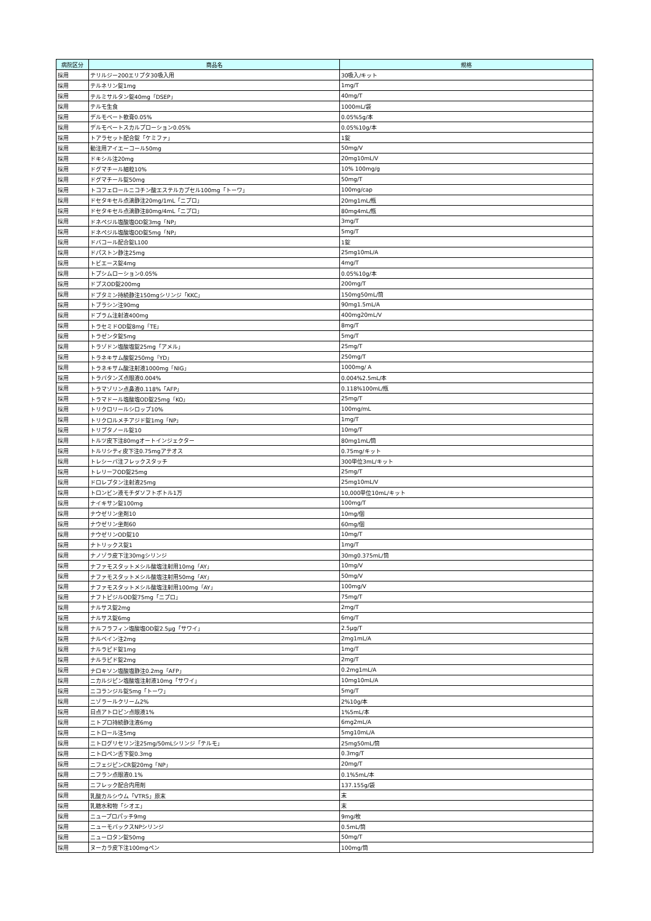| 病院区分 | 商品名 | 規格 |
| --- | --- | --- |
| 採用 | テリルジー200エリプタ30吸入用 | 30吸入/キット |
| 採用 | テルネリン錠1mg | 1mg/T |
| 採用 | テルミサルタン錠40mg「DSEP」 | 40mg/T |
| 採用 | テルモ生食 | 1000mL/袋 |
| 採用 | デルモベート軟膏0.05% | 0.05%5g/本 |
| 採用 | デルモベートスカルプローション0.05% | 0.05%10g/本 |
| 採用 | トアラセット配合錠「ケミファ」 | 1錠 |
| 採用 | 動注用アイエーコール50mg | 50mg/V |
| 採用 | ドキシル注20mg | 20mg10mL/V |
| 採用 | ドグマチール細粒10% | 10% 100mg/g |
| 採用 | ドグマチール錠50mg | 50mg/T |
| 採用 | トコフェロールニコチン酸エステルカプセル100mg「トーワ」 | 100mg/cap |
| 採用 | ドセタキセル点滴静注20mg/1mL「ニプロ」 | 20mg1mL/瓶 |
| 採用 | ドセタキセル点滴静注80mg/4mL「ニプロ」 | 80mg4mL/瓶 |
| 採用 | ドネペジル塩酸塩OD錠3mg「NP」 | 3mg/T |
| 採用 | ドネペジル塩酸塩OD錠5mg「NP」 | 5mg/T |
| 採用 | ドバコール配合錠L100 | 1錠 |
| 採用 | ドパストン静注25mg | 25mg10mL/A |
| 採用 | トビエース錠4mg | 4mg/T |
| 採用 | トプシムローション0.05% | 0.05%10g/本 |
| 採用 | ドプスOD錠200mg | 200mg/T |
| 採用 | ドブタミン持続静注150mgシリンジ「KKC」 | 150mg50mL/筒 |
| 採用 | トブラシン注90mg | 90mg1.5mL/A |
| 採用 | ドプラム注射液400mg | 400mg20mL/V |
| 採用 | トラセミドOD錠8mg「TE」 | 8mg/T |
| 採用 | トラゼンタ錠5mg | 5mg/T |
| 採用 | トラゾドン塩酸塩錠25mg「アメル」 | 25mg/T |
| 採用 | トラネキサム酸錠250mg「YD」 | 250mg/T |
| 採用 | トラネキサム酸注射液1000mg「NIG」 | 1000mg/ A |
| 採用 | トラバタンズ点眼液0.004% | 0.004%2.5mL/本 |
| 採用 | トラマゾリン点鼻液0.118%「AFP」 | 0.118%100mL/瓶 |
| 採用 | トラマドール塩酸塩OD錠25mg「KO」 | 25mg/T |
| 採用 | トリクロリールシロップ10% | 100mg/mL |
| 採用 | トリクロルメチアジド錠1mg「NP」 | 1mg/T |
| 採用 | トリプタノール錠10 | 10mg/T |
| 採用 | トルツ皮下注80mgオートインジェクター | 80mg1mL/筒 |
| 採用 | トルリシティ皮下注0.75mgアテオス | 0.75mg/キット |
| 採用 | トレシーバ注フレックスタッチ | 300単位3mL/キット |
| 採用 | トレリーフOD錠25mg | 25mg/T |
| 採用 | ドロレプタン注射液25mg | 25mg10mL/V |
| 採用 | トロンビン液モチダソフトボトル1万 | 10,000単位10mL/キット |
| 採用 | ナイキサン錠100mg | 100mg/T |
| 採用 | ナウゼリン坐剤10 | 10mg/個 |
| 採用 | ナウゼリン坐剤60 | 60mg/個 |
| 採用 | ナウゼリンOD錠10 | 10mg/T |
| 採用 | ナトリックス錠1 | 1mg/T |
| 採用 | ナノゾラ皮下注30mgシリンジ | 30mg0.375mL/筒 |
| 採用 | ナファモスタットメシル酸塩注射用10mg「AY」 | 10mg/V |
| 採用 | ナファモスタットメシル酸塩注射用50mg「AY」 | 50mg/V |
| 採用 | ナファモスタットメシル酸塩注射用100mg「AY」 | 100mg/V |
| 採用 | ナフトピジルOD錠75mg「ニプロ」 | 75mg/T |
| 採用 | ナルサス錠2mg | 2mg/T |
| 採用 | ナルサス錠6mg | 6mg/T |
| 採用 | ナルフラフィン塩酸塩OD錠2.5μg「サワイ」 | 2.5μg/T |
| 採用 | ナルベイン注2mg | 2mg1mL/A |
| 採用 | ナルラピド錠1mg | 1mg/T |
| 採用 | ナルラピド錠2mg | 2mg/T |
| 採用 | ナロキソン塩酸塩静注0.2mg「AFP」 | 0.2mg1mL/A |
| 採用 | ニカルジピン塩酸塩注射液10mg「サワイ」 | 10mg10mL/A |
| 採用 | ニコランジル錠5mg「トーワ」 | 5mg/T |
| 採用 | ニゾラールクリーム2% | 2%10g/本 |
| 採用 | 日点アトロピン点眼液1% | 1%5mL/本 |
| 採用 | ニトプロ持続静注液6mg | 6mg2mL/A |
| 採用 | ニトロール注5mg | 5mg10mL/A |
| 採用 | ニトログリセリン注25mg/50mLシリンジ「テルモ」 | 25mg50mL/筒 |
| 採用 | ニトロペン舌下錠0.3mg | 0.3mg/T |
| 採用 | ニフェジピンCR錠20mg「NP」 | 20mg/T |
| 採用 | ニフラン点眼液0.1% | 0.1%5mL/本 |
| 採用 | ニフレック配合内用剤 | 137.155g/袋 |
| 採用 | 乳酸カルシウム「VTRS」原末 | 末 |
| 採用 | 乳糖水和物「シオエ」 | 末 |
| 採用 | ニュープロパッチ9mg | 9mg/枚 |
| 採用 | ニューモバックスNPシリンジ | 0.5mL/筒 |
| 採用 | ニューロタン錠50mg | 50mg/T |
| 採用 | ヌーカラ皮下注100mgペン | 100mg/筒 |